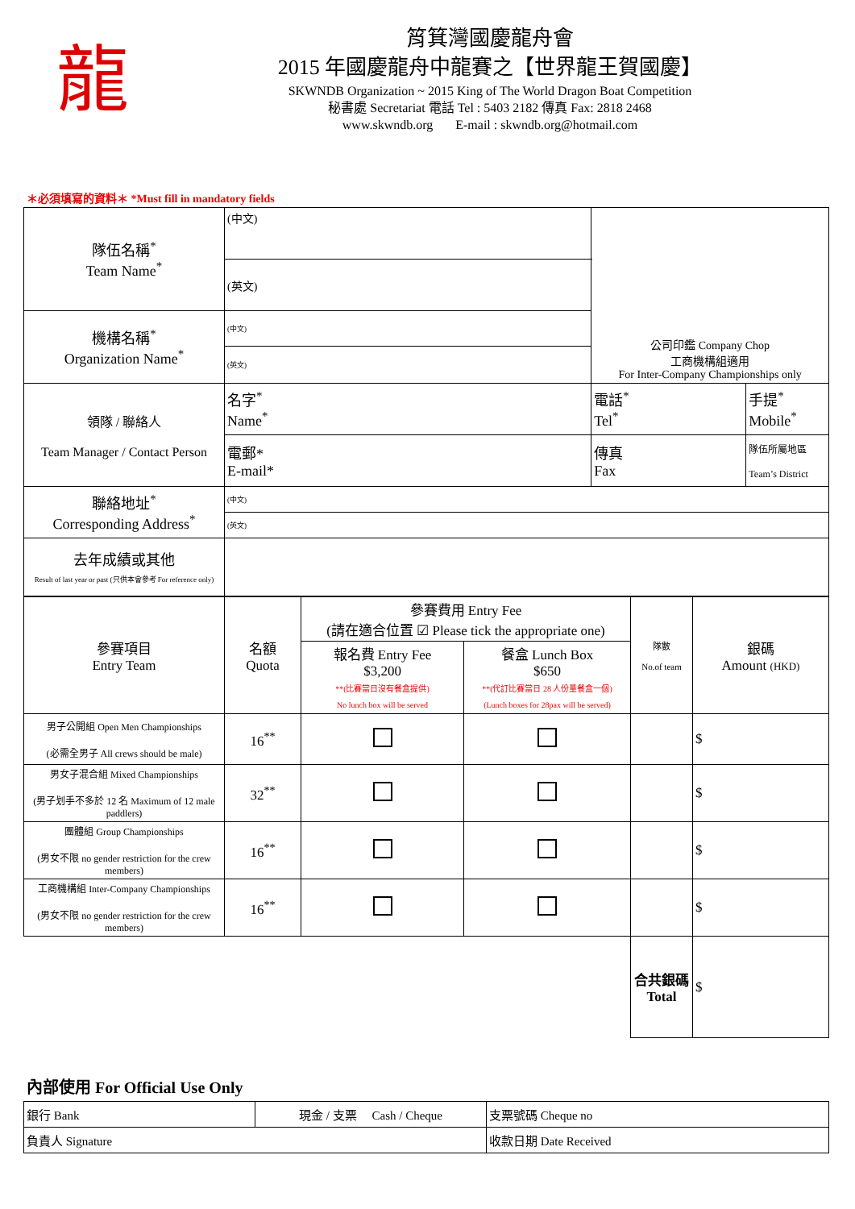龍
筲箕灣國慶龍舟會
2015 年國慶龍舟中龍賽之【世界龍王賀國慶】
SKWNDB Organization ~ 2015 King of The World Dragon Boat Competition
秘書處 Secretariat 電話 Tel : 5403 2182 傳真 Fax: 2818 2468
www.skwndb.org E-mail : skwndb.org@hotmail.com
＊必須填寫的資料＊ *Must fill in mandatory fields
| 隊伍名稱<sup>*</sup> Team Name<sup>*</sup> | (中文) | 公司印鑑 Company Chop 工商機構組適用 For Inter-Company Championships only | |
| | (英文) | | |
| 機構名稱<sup>*</sup> Organization Name<sup>*</sup> | (中文) | | |
| | (英文) | | |
| 領隊 / 聯絡人 Team Manager / Contact Person | 名字<sup>*</sup> Name<sup>*</sup> | 電話<sup>*</sup> Tel<sup>*</sup> | 手提<sup>*</sup> Mobile<sup>*</sup> |
| | 電郵* E-mail* | 傳真 Fax | 隊伍所屬地區 Team’s District |
| 聯絡地址<sup>*</sup> Corresponding Address<sup>*</sup> | (中文) | | |
| | (英文) | | |
| 去年成績或其他 Result of last year or past (只供本會參考 For reference only) | | | |
| 參賽項目 Entry Team | 名額 Quota | 參賽費用 Entry Fee (請在適合位置 ☑ Please tick the appropriate one) | | 隊數 No.of team | 銀碼 Amount (HKD) |
| | | 報名費 Entry Fee $3,200 **(比賽當日沒有餐盒提供) No lunch box will be served | 餐盒 Lunch Box $650 **(代訂比賽當日 28 人份量餐盒一個) (Lunch boxes for 28pax will be served) | | |
| 男子公開組 Open Men Championships (必需全男子 All crews should be male) | 16<sup>**</sup> | | | | $ |
| 男女子混合組 Mixed Championships (男子划手不多於 12 名 Maximum of 12 male paddlers) | 32<sup>**</sup> | | | | $ |
| 團體組 Group Championships (男女不限 no gender restriction for the crew members) | 16<sup>**</sup> | | | | $ |
| 工商機構組 Inter-Company Championships (男女不限 no gender restriction for the crew members) | 16<sup>**</sup> | | | | $ |
| | | | | 合共銀碼 Total | $ |
內部使用 For Official Use Only
| 銀行 Bank | 現金 / 支票 Cash / Cheque | 支票號碼 Cheque no |
| 負責人 Signature | | 收款日期 Date Received |